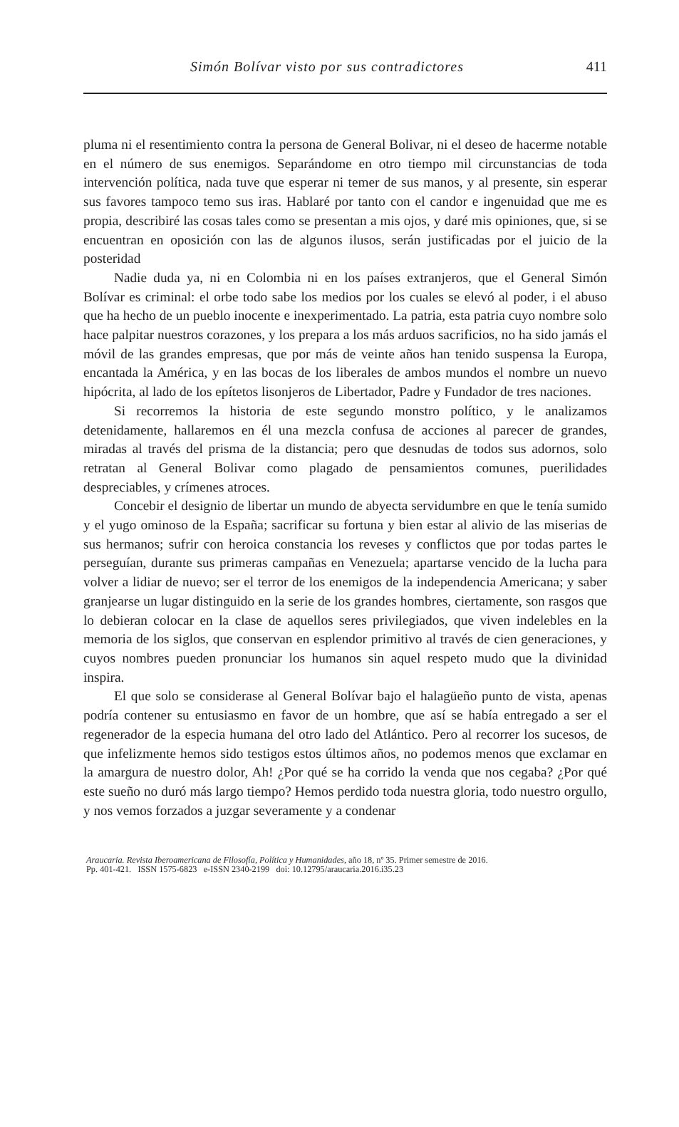Simón Bolívar visto por sus contradictores 411
pluma ni el resentimiento contra la persona de General Bolivar, ni el deseo de hacerme notable en el número de sus enemigos. Separándome en otro tiempo mil circunstancias de toda intervención política, nada tuve que esperar ni temer de sus manos, y al presente, sin esperar sus favores tampoco temo sus iras. Hablaré por tanto con el candor e ingenuidad que me es propia, describiré las cosas tales como se presentan a mis ojos, y daré mis opiniones, que, si se encuentran en oposición con las de algunos ilusos, serán justificadas por el juicio de la posteridad
Nadie duda ya, ni en Colombia ni en los países extranjeros, que el General Simón Bolívar es criminal: el orbe todo sabe los medios por los cuales se elevó al poder, i el abuso que ha hecho de un pueblo inocente e inexperimentado. La patria, esta patria cuyo nombre solo hace palpitar nuestros corazones, y los prepara a los más arduos sacrificios, no ha sido jamás el móvil de las grandes empresas, que por más de veinte años han tenido suspensa la Europa, encantada la América, y en las bocas de los liberales de ambos mundos el nombre un nuevo hipócrita, al lado de los epítetos lisonjeros de Libertador, Padre y Fundador de tres naciones.
Si recorremos la historia de este segundo monstro político, y le analizamos detenidamente, hallaremos en él una mezcla confusa de acciones al parecer de grandes, miradas al través del prisma de la distancia; pero que desnudas de todos sus adornos, solo retratan al General Bolivar como plagado de pensamientos comunes, puerilidades despreciables, y crímenes atroces.
Concebir el designio de libertar un mundo de abyecta servidumbre en que le tenía sumido y el yugo ominoso de la España; sacrificar su fortuna y bien estar al alivio de las miserias de sus hermanos; sufrir con heroica constancia los reveses y conflictos que por todas partes le perseguían, durante sus primeras campañas en Venezuela; apartarse vencido de la lucha para volver a lidiar de nuevo; ser el terror de los enemigos de la independencia Americana; y saber granjearse un lugar distinguido en la serie de los grandes hombres, ciertamente, son rasgos que lo debieran colocar en la clase de aquellos seres privilegiados, que viven indelebles en la memoria de los siglos, que conservan en esplendor primitivo al través de cien generaciones, y cuyos nombres pueden pronunciar los humanos sin aquel respeto mudo que la divinidad inspira.
El que solo se considerase al General Bolívar bajo el halagüeño punto de vista, apenas podría contener su entusiasmo en favor de un hombre, que así se había entregado a ser el regenerador de la especia humana del otro lado del Atlántico. Pero al recorrer los sucesos, de que infelizmente hemos sido testigos estos últimos años, no podemos menos que exclamar en la amargura de nuestro dolor, Ah! ¿Por qué se ha corrido la venda que nos cegaba? ¿Por qué este sueño no duró más largo tiempo? Hemos perdido toda nuestra gloria, todo nuestro orgullo, y nos vemos forzados a juzgar severamente y a condenar
Araucaria. Revista Iberoamericana de Filosofía, Política y Humanidades, año 18, nº 35. Primer semestre de 2016.
Pp. 401-421. ISSN 1575-6823 e-ISSN 2340-2199 doi: 10.12795/araucaria.2016.i35.23